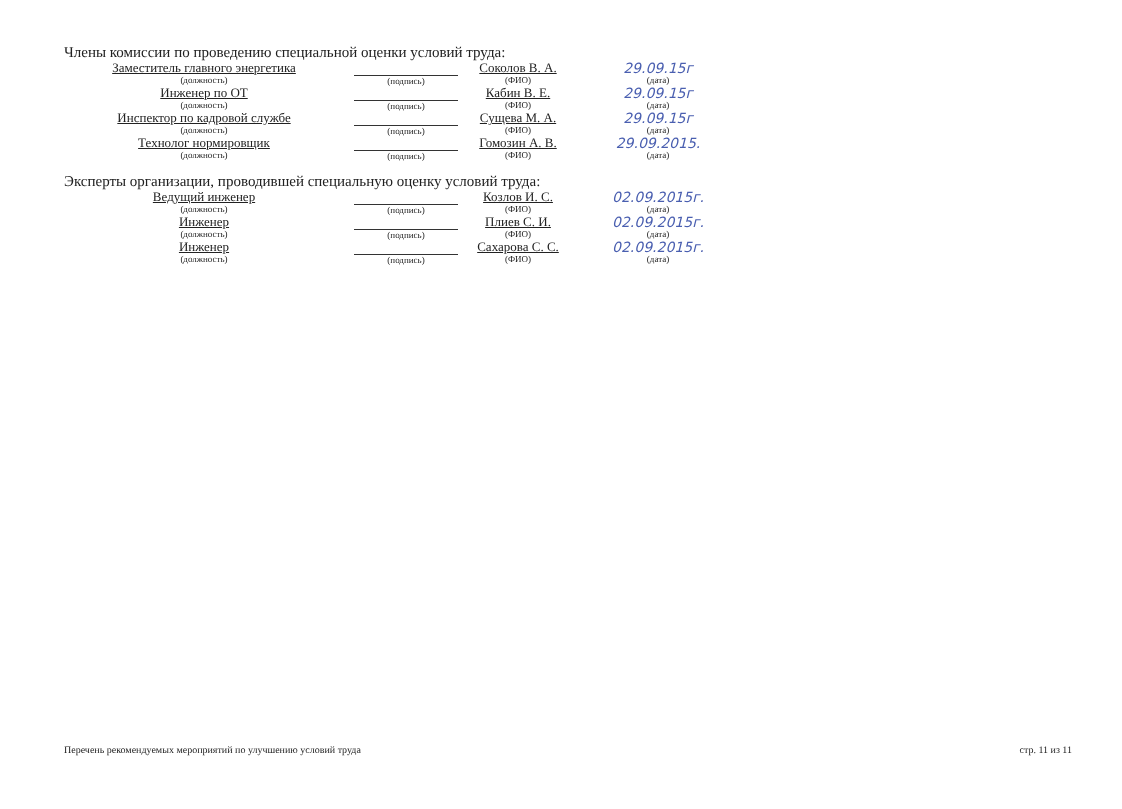Члены комиссии по проведению специальной оценки условий труда:
| Заместитель главного энергетика (должность) | (подпись) | Соколов В. А. (ФИО) | 29.09.15г (дата) |
| Инженер по ОТ (должность) | (подпись) | Кабин В. Е. (ФИО) | 29.09.15г (дата) |
| Инспектор по кадровой службе (должность) | (подпись) | Сущева М. А. (ФИО) | 29.09.15г (дата) |
| Технолог нормировщик (должность) | (подпись) | Гомозин А. В. (ФИО) | 29.09.2015. (дата) |
Эксперты организации, проводившей специальную оценку условий труда:
| Ведущий инженер (должность) | (подпись) | Козлов И. С. (ФИО) | 02.09.2015г. (дата) |
| Инженер (должность) | (подпись) | Плиев С. И. (ФИО) | 02.09.2015г. (дата) |
| Инженер (должность) | (подпись) | Сахарова С. С. (ФИО) | 02.09.2015г. (дата) |
Перечень рекомендуемых мероприятий по улучшению условий труда стр. 11 из 11